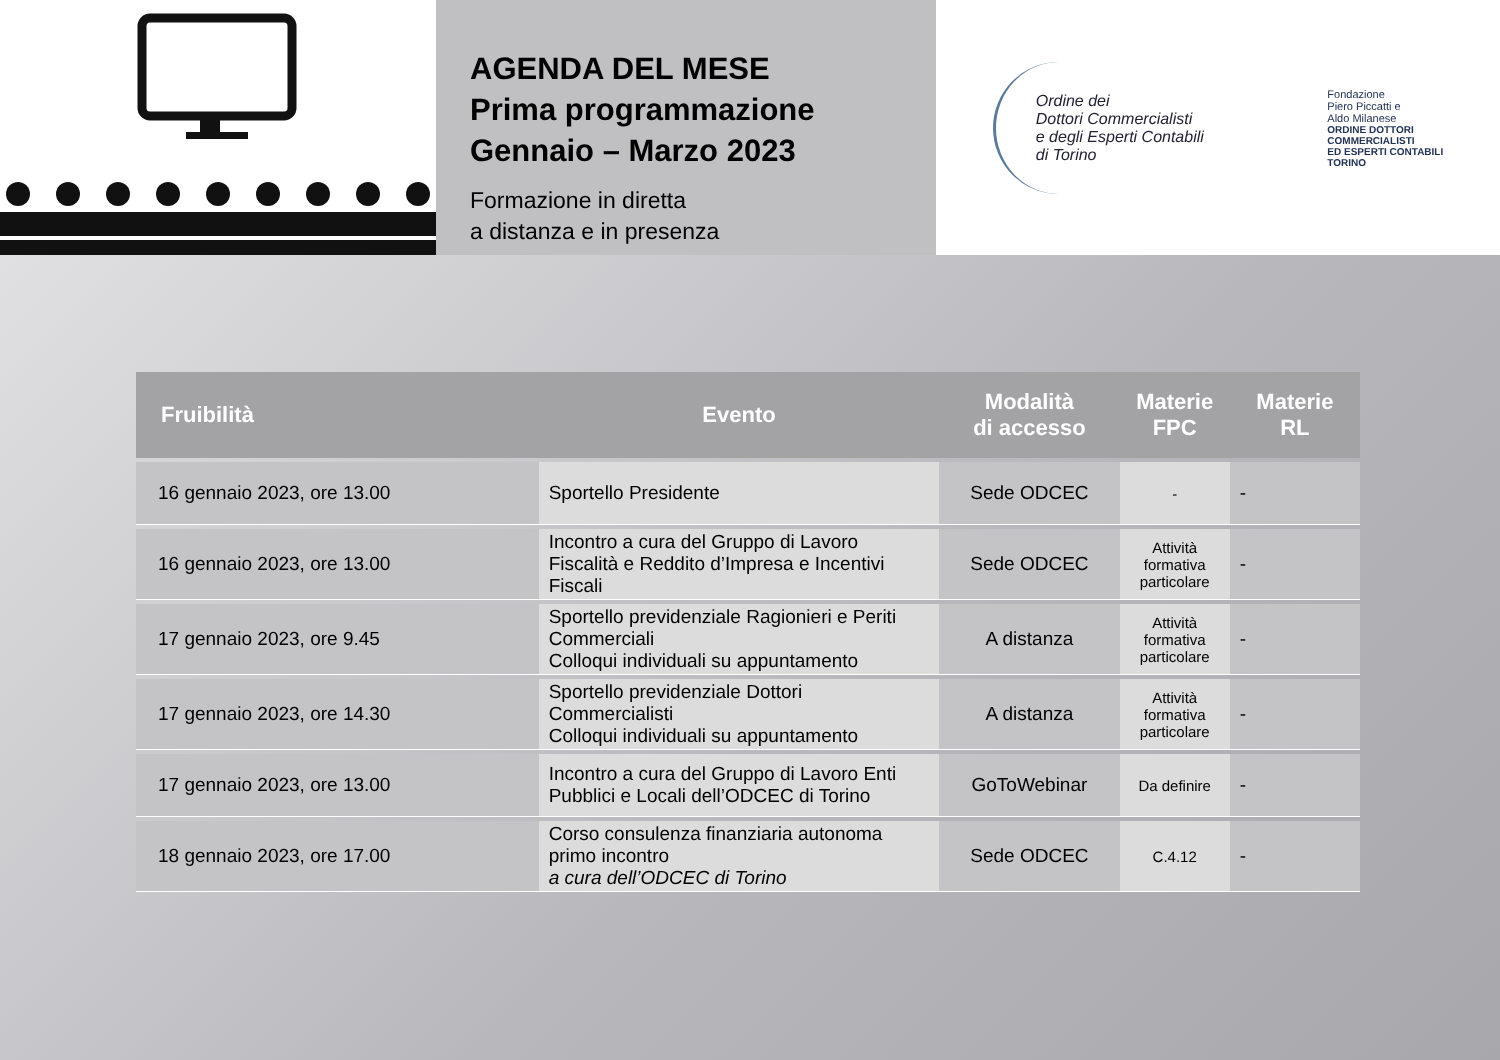AGENDA DEL MESE
Prima programmazione
Gennaio – Marzo 2023
Formazione in diretta
a distanza e in presenza
Ordine dei
Dottori Commercialisti
e degli Esperti Contabili
di Torino
Fondazione
Piero Piccatti e
Aldo Milanese
ORDINE DOTTORI
COMMERCIALISTI
ED ESPERTI CONTABILI
TORINO
| Fruibilità | Evento | Modalità di accesso | Materie FPC | Materie RL |
| --- | --- | --- | --- | --- |
| 16 gennaio 2023, ore 13.00 | Sportello Presidente | Sede ODCEC | - | - |
| 16 gennaio 2023, ore 13.00 | Incontro a cura del Gruppo di Lavoro Fiscalità e Reddito d’Impresa e Incentivi Fiscali | Sede ODCEC | Attività formativa particolare | - |
| 17 gennaio 2023, ore 9.45 | Sportello previdenziale Ragionieri e Periti Commerciali Colloqui individuali su appuntamento | A distanza | Attività formativa particolare | - |
| 17 gennaio 2023, ore 14.30 | Sportello previdenziale Dottori Commercialisti Colloqui individuali su appuntamento | A distanza | Attività formativa particolare | - |
| 17 gennaio 2023, ore 13.00 | Incontro a cura del Gruppo di Lavoro Enti Pubblici e Locali dell’ODCEC di Torino | GoToWebinar | Da definire | - |
| 18 gennaio 2023, ore 17.00 | Corso consulenza finanziaria autonoma primo incontro a cura dell’ODCEC di Torino | Sede ODCEC | C.4.12 | - |